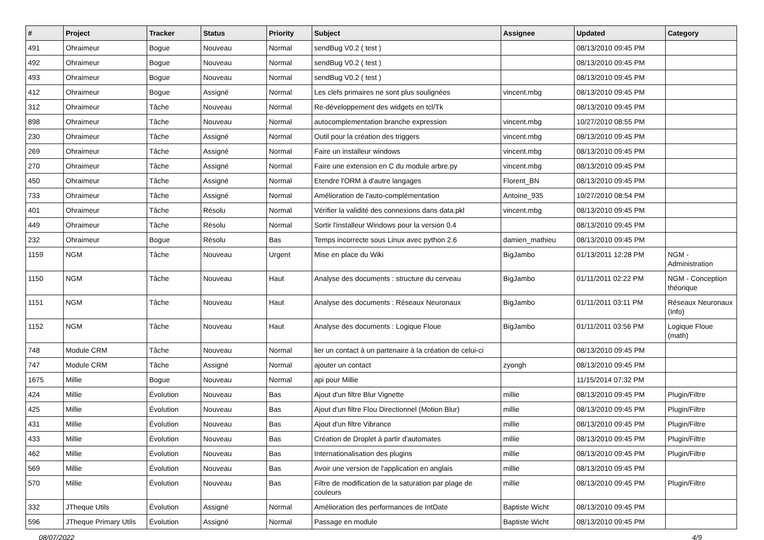| # | Project | Tracker | Status | Priority | Subject | Assignee | Updated | Category |
| --- | --- | --- | --- | --- | --- | --- | --- | --- |
| 491 | Ohraimeur | Bogue | Nouveau | Normal | sendBug V0.2 ( test ) | | 08/13/2010 09:45 PM | |
| 492 | Ohraimeur | Bogue | Nouveau | Normal | sendBug V0.2 ( test ) | | 08/13/2010 09:45 PM | |
| 493 | Ohraimeur | Bogue | Nouveau | Normal | sendBug V0.2 ( test ) | | 08/13/2010 09:45 PM | |
| 412 | Ohraimeur | Bogue | Assigné | Normal | Les clefs primaires ne sont plus soulignées | vincent.mbg | 08/13/2010 09:45 PM | |
| 312 | Ohraimeur | Tâche | Nouveau | Normal | Re-développement des widgets en tcl/Tk | | 08/13/2010 09:45 PM | |
| 898 | Ohraimeur | Tâche | Nouveau | Normal | autocomplementation branche expression | vincent.mbg | 10/27/2010 08:55 PM | |
| 230 | Ohraimeur | Tâche | Assigné | Normal | Outil pour la création des triggers | vincent.mbg | 08/13/2010 09:45 PM | |
| 269 | Ohraimeur | Tâche | Assigné | Normal | Faire un installeur windows | vincent.mbg | 08/13/2010 09:45 PM | |
| 270 | Ohraimeur | Tâche | Assigné | Normal | Faire une extension en C du module arbre.py | vincent.mbg | 08/13/2010 09:45 PM | |
| 450 | Ohraimeur | Tâche | Assigné | Normal | Etendre l'ORM à d'autre langages | Florent_BN | 08/13/2010 09:45 PM | |
| 733 | Ohraimeur | Tâche | Assigné | Normal | Amélioration de l'auto-complémentation | Antoine_935 | 10/27/2010 08:54 PM | |
| 401 | Ohraimeur | Tâche | Résolu | Normal | Vérifier la validité des connexions dans data.pkl | vincent.mbg | 08/13/2010 09:45 PM | |
| 449 | Ohraimeur | Tâche | Résolu | Normal | Sortir l'installeur Windows pour la version 0.4 | | 08/13/2010 09:45 PM | |
| 232 | Ohraimeur | Bogue | Résolu | Bas | Temps incorrecte sous Linux avec python 2.6 | damien_mathieu | 08/13/2010 09:45 PM | |
| 1159 | NGM | Tâche | Nouveau | Urgent | Mise en place du Wiki | BigJambo | 01/13/2011 12:28 PM | NGM - Administration |
| 1150 | NGM | Tâche | Nouveau | Haut | Analyse des documents : structure du cerveau | BigJambo | 01/11/2011 02:22 PM | NGM - Conception théorique |
| 1151 | NGM | Tâche | Nouveau | Haut | Analyse des documents : Réseaux Neuronaux | BigJambo | 01/11/2011 03:11 PM | Réseaux Neuronaux (Info) |
| 1152 | NGM | Tâche | Nouveau | Haut | Analyse des documents : Logique Floue | BigJambo | 01/11/2011 03:56 PM | Logique Floue (math) |
| 748 | Module CRM | Tâche | Nouveau | Normal | lier un contact à un partenaire à la création de celui-ci | | 08/13/2010 09:45 PM | |
| 747 | Module CRM | Tâche | Assigné | Normal | ajouter un contact | zyongh | 08/13/2010 09:45 PM | |
| 1675 | Millie | Bogue | Nouveau | Normal | api pour Millie | | 11/15/2014 07:32 PM | |
| 424 | Millie | Évolution | Nouveau | Bas | Ajout d'un filtre Blur Vignette | millie | 08/13/2010 09:45 PM | Plugin/Filtre |
| 425 | Millie | Évolution | Nouveau | Bas | Ajout d'un filtre Flou Directionnel (Motion Blur) | millie | 08/13/2010 09:45 PM | Plugin/Filtre |
| 431 | Millie | Évolution | Nouveau | Bas | Ajout d'un filtre Vibrance | millie | 08/13/2010 09:45 PM | Plugin/Filtre |
| 433 | Millie | Évolution | Nouveau | Bas | Création de Droplet à partir d'automates | millie | 08/13/2010 09:45 PM | Plugin/Filtre |
| 462 | Millie | Évolution | Nouveau | Bas | Internationalisation des plugins | millie | 08/13/2010 09:45 PM | Plugin/Filtre |
| 569 | Millie | Évolution | Nouveau | Bas | Avoir une version de l'application en anglais | millie | 08/13/2010 09:45 PM | |
| 570 | Millie | Évolution | Nouveau | Bas | Filtre de modification de la saturation par plage de couleurs | millie | 08/13/2010 09:45 PM | Plugin/Filtre |
| 332 | JTheque Utils | Évolution | Assigné | Normal | Amélioration des performances de IntDate | Baptiste Wicht | 08/13/2010 09:45 PM | |
| 596 | JTheque Primary Utils | Évolution | Assigné | Normal | Passage en module | Baptiste Wicht | 08/13/2010 09:45 PM | |
08/07/2022 4/9